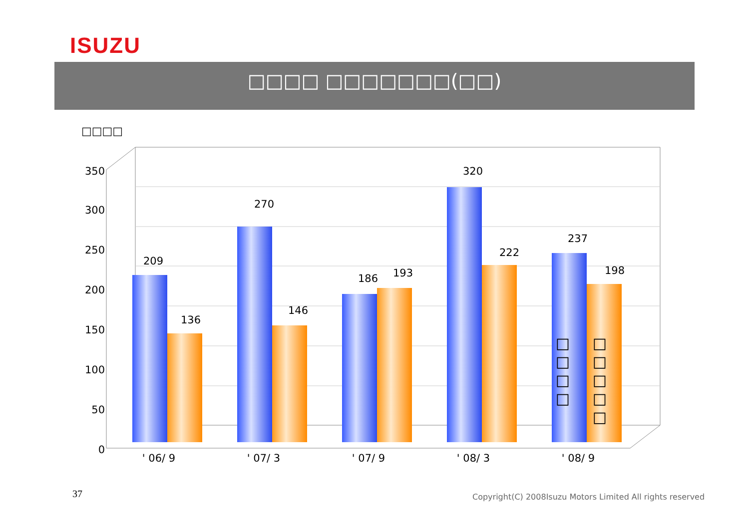ISUZU
□□□□ □□□□□□□(□□)
□□□□
0
50
100
150
200
250
300
350
209
136
270
146
186
193
320
222
237
198
' 06/ 9
' 07/ 3
' 07/ 9
' 08/ 3
' 08/ 9
□
□
□
□
□
□
□
□
□
37
Copyright(C) 2008Isuzu Motors Limited All rights reserved